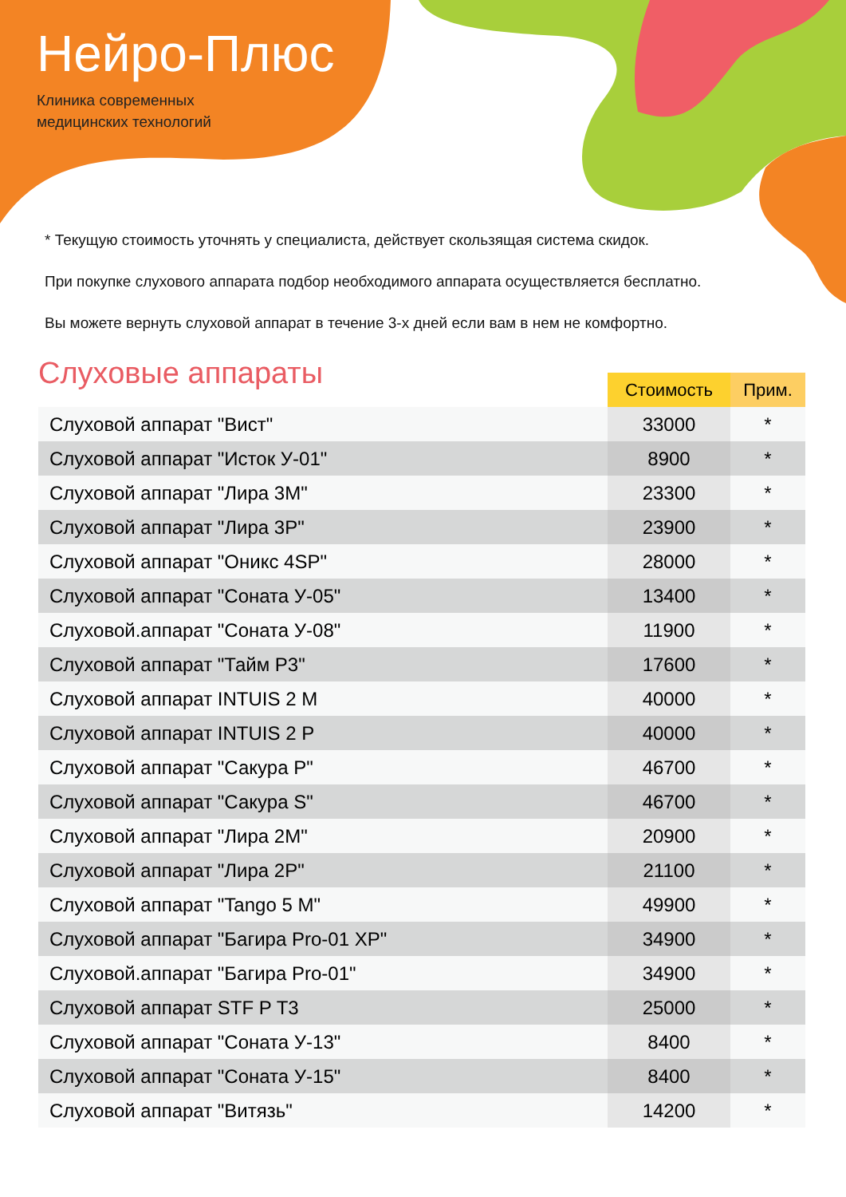Нейро-Плюс
Клиника современных
медицинских технологий
* Текущую стоимость уточнять у специалиста, действует скользящая система скидок.
При покупке слухового аппарата подбор необходимого аппарата осуществляется бесплатно.
Вы можете вернуть слуховой аппарат в течение 3-х дней если вам в нем не комфортно.
Слуховые аппараты
| | Стоимость | Прим. |
| --- | --- | --- |
| Слуховой аппарат "Вист" | 33000 | * |
| Слуховой аппарат "Исток У-01" | 8900 | * |
| Слуховой аппарат "Лира 3М" | 23300 | * |
| Слуховой аппарат "Лира 3Р" | 23900 | * |
| Слуховой аппарат "Оникс 4SP" | 28000 | * |
| Слуховой аппарат "Соната У-05" | 13400 | * |
| Слуховой.аппарат "Соната У-08" | 11900 | * |
| Слуховой аппарат "Тайм Р3" | 17600 | * |
| Слуховой аппарат INTUIS 2 M | 40000 | * |
| Слуховой аппарат INTUIS 2 P | 40000 | * |
| Слуховой аппарат "Сакура Р" | 46700 | * |
| Слуховой аппарат "Сакура S" | 46700 | * |
| Слуховой аппарат "Лира 2М" | 20900 | * |
| Слуховой аппарат "Лира 2Р" | 21100 | * |
| Слуховой аппарат "Tango 5 M" | 49900 | * |
| Слуховой аппарат "Багира Pro-01 XP" | 34900 | * |
| Слуховой.аппарат "Багира Pro-01" | 34900 | * |
| Слуховой аппарат STF P T3 | 25000 | * |
| Слуховой аппарат "Соната У-13" | 8400 | * |
| Слуховой аппарат "Соната У-15" | 8400 | * |
| Слуховой аппарат "Витязь" | 14200 | * |